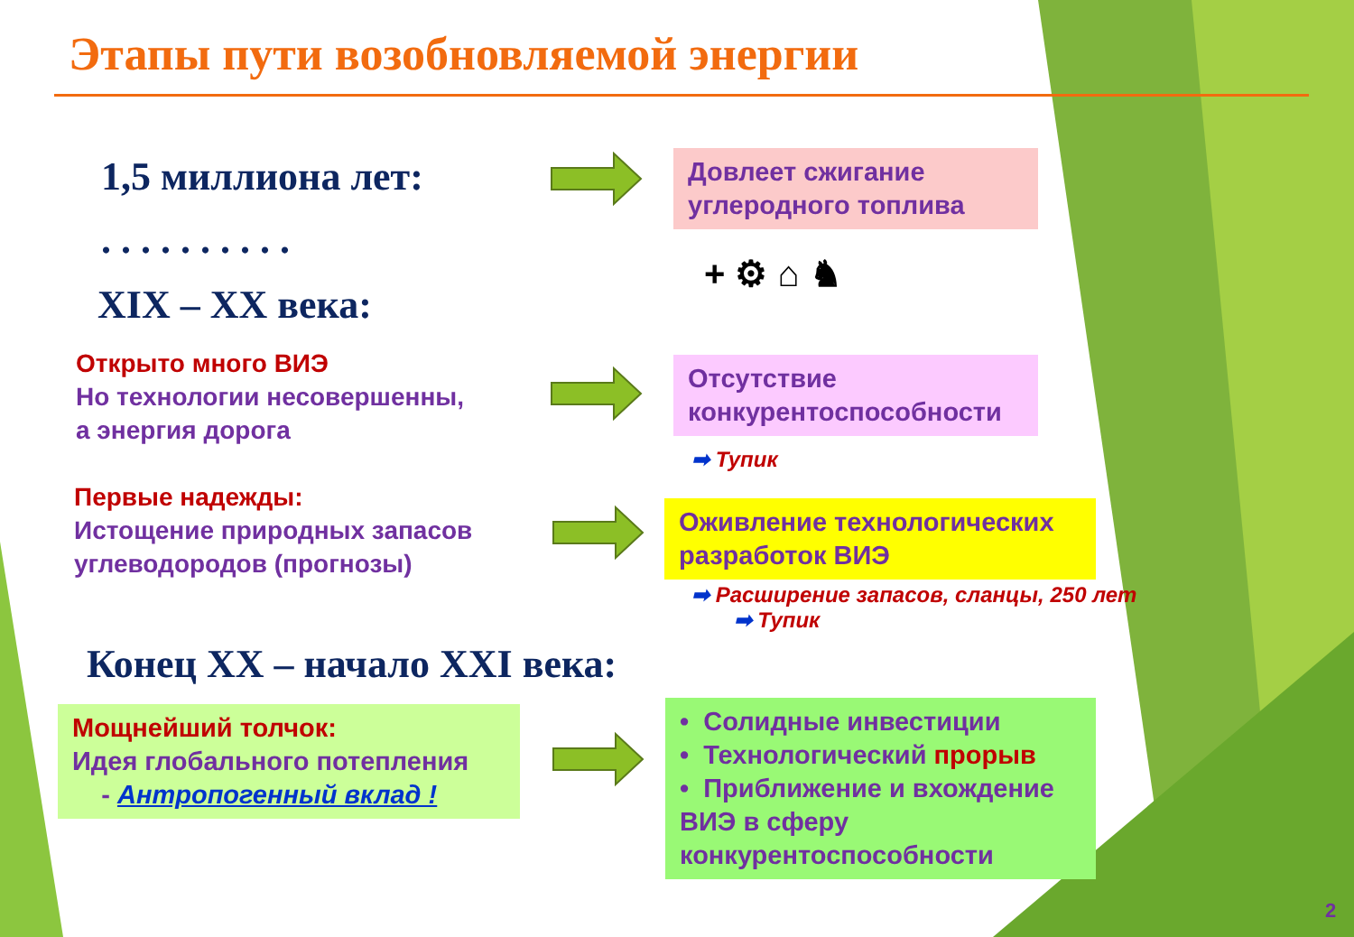Этапы пути возобновляемой энергии
1,5 миллиона лет:
. . . . . . . . . .
XIX – XX века:
Открыто много ВИЭ
Но технологии несовершенны,
а энергия дорога
Первые надежды:
Истощение природных запасов
углеводородов (прогнозы)
Конец XX – начало XXI века:
Мощнейший толчок:
Идея глобального потепления
- Антропогенный вклад !
Довлеет сжигание углеродного топлива
+ ⚙ ⌂ ♞
Отсутствие конкурентоспособности
➡ Тупик
Оживление технологических разработок ВИЭ
➡ Расширение запасов, сланцы, 250 лет
➡ Тупик
• Солидные инвестиции
• Технологический прорыв
• Приближение и вхождение ВИЭ в сферу конкурентоспособности
2